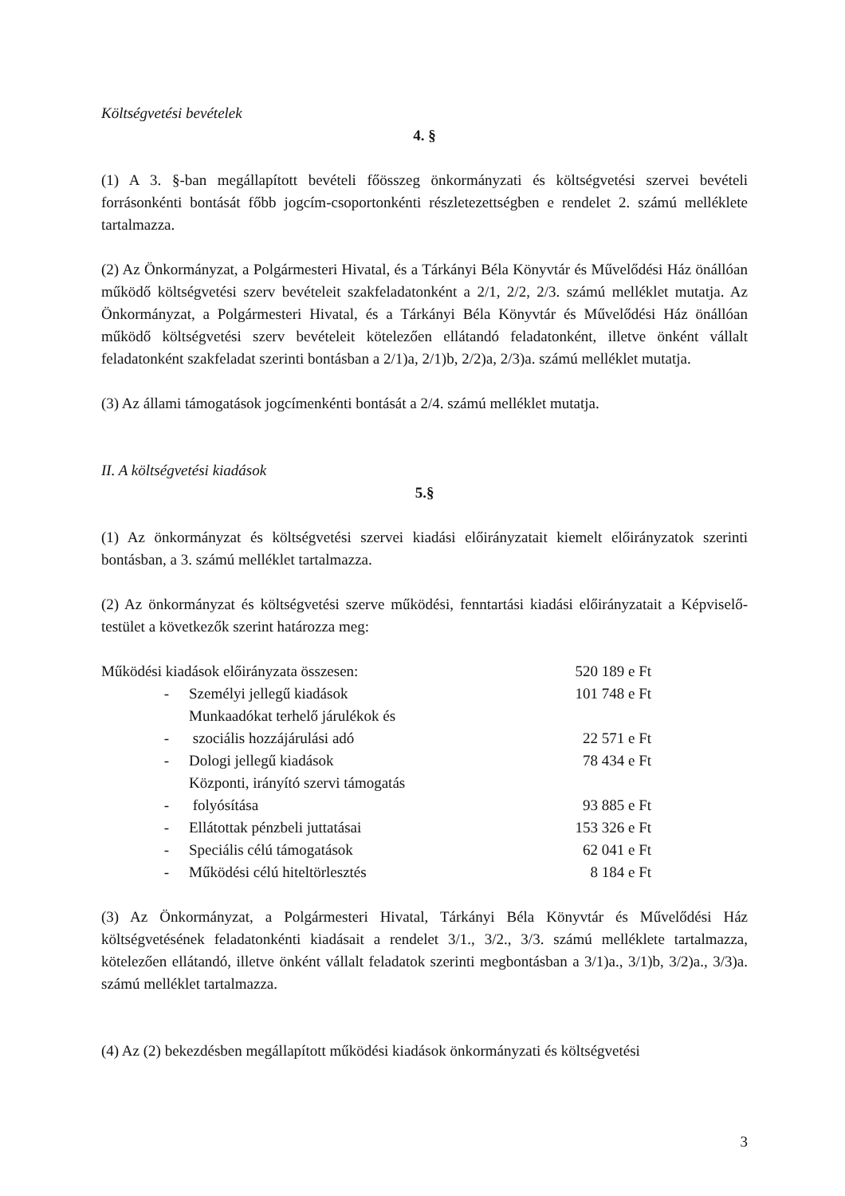Költségvetési bevételek
4. §
(1) A 3. §-ban megállapított bevételi főösszeg önkormányzati és költségvetési szervei bevételi forrásonkénti bontását főbb jogcím-csoportonkénti részletezettségben e rendelet 2. számú melléklete tartalmazza.
(2) Az Önkormányzat, a Polgármesteri Hivatal, és a Tárkányi Béla Könyvtár és Művelődési Ház önállóan működő költségvetési szerv bevételeit szakfeladatonként a 2/1, 2/2, 2/3. számú melléklet mutatja. Az Önkormányzat, a Polgármesteri Hivatal, és a Tárkányi Béla Könyvtár és Művelődési Ház önállóan működő költségvetési szerv bevételeit kötelezően ellátandó feladatonként, illetve önként vállalt feladatonként szakfeladat szerinti bontásban a 2/1)a, 2/1)b, 2/2)a, 2/3)a. számú melléklet mutatja.
(3) Az állami támogatások jogcímenkénti bontását a 2/4. számú melléklet mutatja.
II. A költségvetési kiadások
5.§
(1) Az önkormányzat és költségvetési szervei kiadási előirányzatait kiemelt előirányzatok szerinti bontásban, a 3. számú melléklet tartalmazza.
(2) Az önkormányzat és költségvetési szerve működési, fenntartási kiadási előirányzatait a Képviselő-testület a következők szerint határozza meg:
| Működési kiadások előirányzata összesen: | | 520 189 e Ft |
| - | Személyi jellegű kiadások | 101 748 e Ft |
| - | Munkaadókat terhelő járulékok és szociális hozzájárulási adó | 22 571 e Ft |
| - | Dologi jellegű kiadások | 78 434 e Ft |
| - | Központi, irányító szervi támogatás folyósítása | 93 885 e Ft |
| - | Ellátottak pénzbeli juttatásai | 153 326 e Ft |
| - | Speciális célú támogatások | 62 041 e Ft |
| - | Működési célú hiteltörlesztés | 8 184 e Ft |
(3) Az Önkormányzat, a Polgármesteri Hivatal, Tárkányi Béla Könyvtár és Művelődési Ház költségvetésének feladatonkénti kiadásait a rendelet 3/1., 3/2., 3/3. számú melléklete tartalmazza, kötelezően ellátandó, illetve önként vállalt feladatok szerinti megbontásban a 3/1)a., 3/1)b, 3/2)a., 3/3)a. számú melléklet tartalmazza.
(4) Az (2) bekezdésben megállapított működési kiadások önkormányzati és költségvetési
3